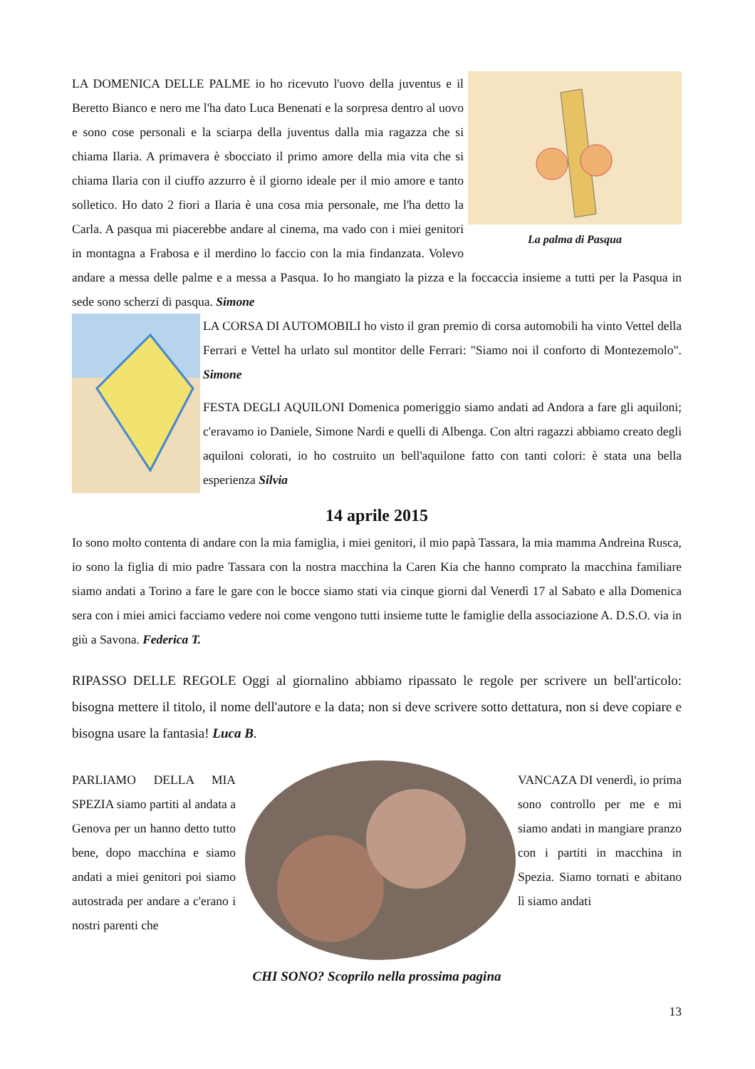La palma di Pasqua
LA DOMENICA DELLE PALME io ho ricevuto l'uovo della juventus e il Beretto Bianco e nero me l'ha dato Luca Benenati e la sorpresa dentro al uovo e sono cose personali e la sciarpa della juventus dalla mia ragazza che si chiama Ilaria. A primavera è sbocciato il primo amore della mia vita che si chiama Ilaria con il ciuffo azzurro è il giorno ideale per il mio amore e tanto solletico. Ho dato 2 fiori a Ilaria è una cosa mia personale, me l'ha detto la Carla. A pasqua mi piacerebbe andare al cinema, ma vado con i miei genitori in montagna a Frabosa e il merdino lo faccio con la mia findanzata. Volevo andare a messa delle palme e a messa a Pasqua. Io ho mangiato la pizza e la foccaccia insieme a tutti per la Pasqua in sede sono scherzi di pasqua. Simone
LA CORSA DI AUTOMOBILI ho visto il gran premio di corsa automobili ha vinto Vettel della Ferrari e Vettel ha urlato sul montitor delle Ferrari: "Siamo noi il conforto di Montezemolo". Simone
FESTA DEGLI AQUILONI Domenica pomeriggio siamo andati ad Andora a fare gli aquiloni; c'eravamo io Daniele, Simone Nardi e quelli di Albenga. Con altri ragazzi abbiamo creato degli aquiloni colorati, io ho costruito un bell'aquilone fatto con tanti colori: è stata una bella esperienza Silvia
14 aprile 2015
Io sono molto contenta di andare con la mia famiglia, i miei genitori, il mio papà Tassara, la mia mamma Andreina Rusca, io sono la figlia di mio padre Tassara con la nostra macchina la Caren Kia che hanno comprato la macchina familiare siamo andati a Torino a fare le gare con le bocce siamo stati via cinque giorni dal Venerdì 17 al Sabato e alla Domenica sera con i miei amici facciamo vedere noi come vengono tutti insieme tutte le famiglie della associazione A. D.S.O. via in giù a Savona. Federica T.
RIPASSO DELLE REGOLE Oggi al giornalino abbiamo ripassato le regole per scrivere un bell'articolo: bisogna mettere il titolo, il nome dell'autore e la data; non si deve scrivere sotto dettatura, non si deve copiare e bisogna usare la fantasia! Luca B.
PARLIAMO DELLA MIA SPEZIA siamo partiti al andata a Genova per un hanno detto tutto bene, dopo macchina e siamo andati a miei genitori poi siamo autostrada per andare a c'erano i nostri parenti che
CHI SONO? Scoprilo nella prossima pagina
VANCAZA DI venerdì, io prima sono controllo per me e mi siamo andati in mangiare pranzo con i partiti in macchina in Spezia. Siamo tornati e abitano lì siamo andati
13